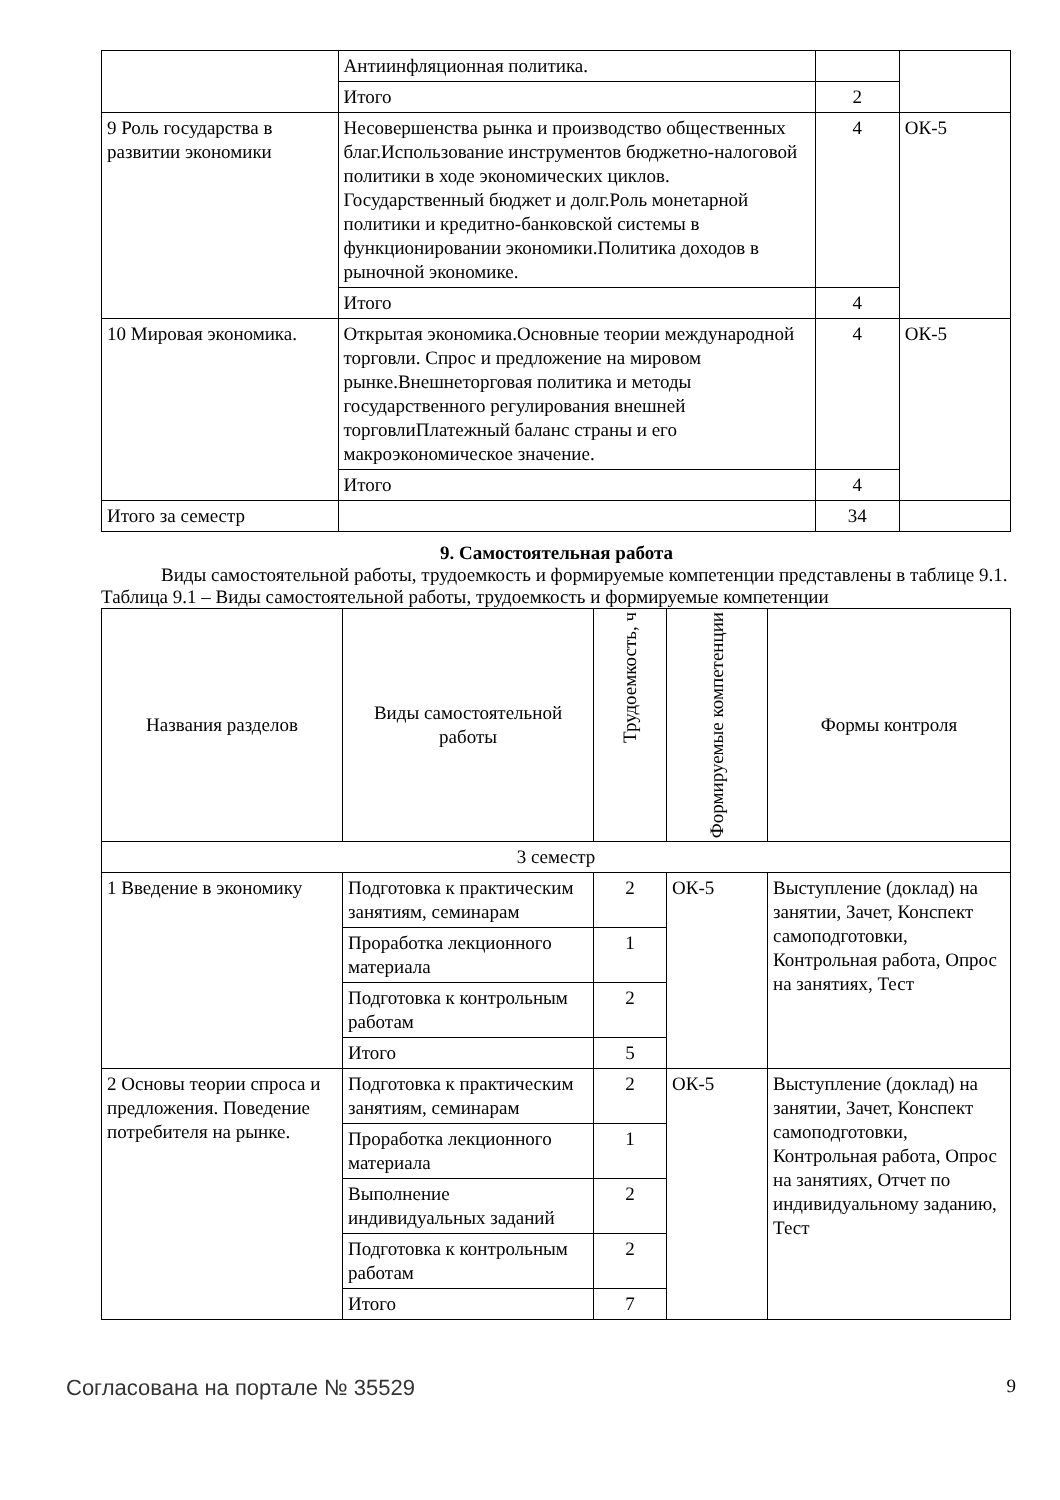| | Антиинфляционная политика. | | |
| | Итого | 2 | |
| 9 Роль государства в развитии экономики | Несовершенства рынка и производство общественных благ.Использование инструментов бюджетно-налоговой политики в ходе экономических циклов. Государственный бюджет и долг.Роль монетарной политики и кредитно-банковской системы в функционировании экономики.Политика доходов в рыночной экономике. | 4 | ОК-5 |
| | Итого | 4 | |
| 10 Мировая экономика. | Открытая экономика.Основные теории международной торговли. Спрос и предложение на мировом рынке.Внешнеторговая политика и методы государственного регулирования внешней торговлиПлатежный баланс страны и его макроэкономическое значение. | 4 | ОК-5 |
| | Итого | 4 | |
| Итого за семестр | | 34 | |
9. Самостоятельная работа
Виды самостоятельной работы, трудоемкость и формируемые компетенции представлены в таблице 9.1.
Таблица 9.1 – Виды самостоятельной работы, трудоемкость и формируемые компетенции
| Названия разделов | Виды самостоятельной работы | Трудоемкость, ч | Формируемые компетенции | Формы контроля |
| --- | --- | --- | --- | --- |
| 3 семестр | | | | |
| 1 Введение в экономику | Подготовка к практическим занятиям, семинарам | 2 | ОК-5 | Выступление (доклад) на занятии, Зачет, Конспект самоподготовки, Контрольная работа, Опрос на занятиях, Тест |
| | Проработка лекционного материала | 1 | | |
| | Подготовка к контрольным работам | 2 | | |
| | Итого | 5 | | |
| 2 Основы теории спроса и предложения. Поведение потребителя на рынке. | Подготовка к практическим занятиям, семинарам | 2 | ОК-5 | Выступление (доклад) на занятии, Зачет, Конспект самоподготовки, Контрольная работа, Опрос на занятиях, Отчет по индивидуальному заданию, Тест |
| | Проработка лекционного материала | 1 | | |
| | Выполнение индивидуальных заданий | 2 | | |
| | Подготовка к контрольным работам | 2 | | |
| | Итого | 7 | | |
Согласована на портале № 35529 9